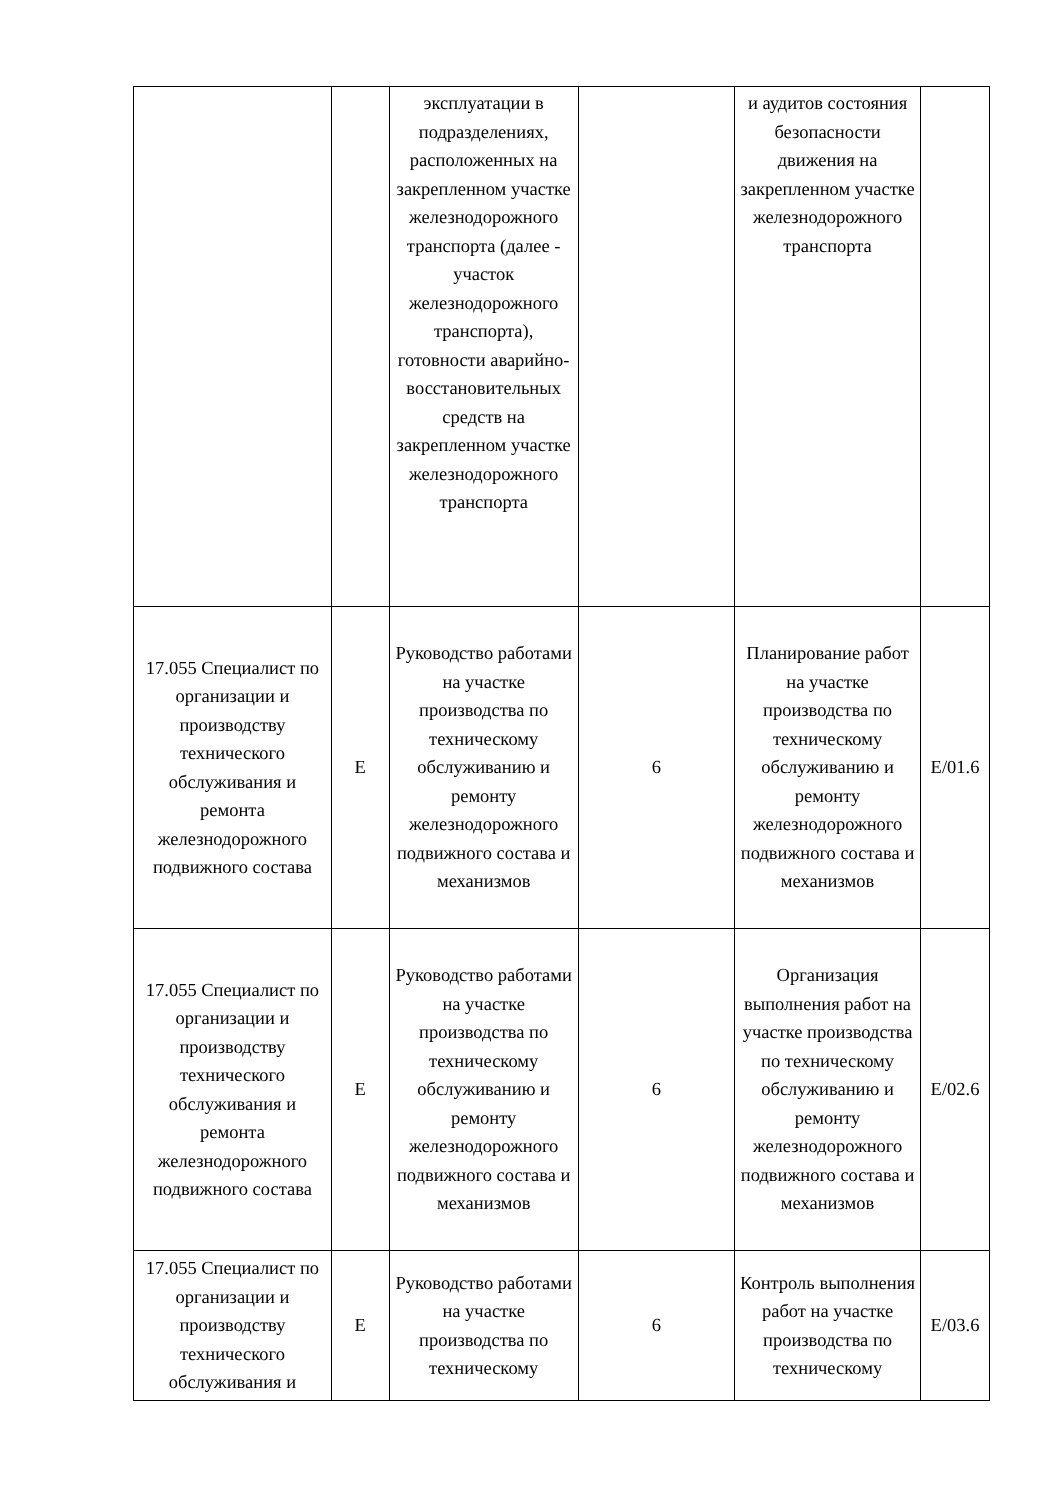| | | эксплуатации в подразделениях, расположенных на закрепленном участке железнодорожного транспорта (далее - участок железнодорожного транспорта), готовности аварийно-восстановительных средств на закрепленном участке железнодорожного транспорта | | и аудитов состояния безопасности движения на закрепленном участке железнодорожного транспорта | |
| 17.055 Специалист по организации и производству технического обслуживания и ремонта железнодорожного подвижного состава | E | Руководство работами на участке производства по техническому обслуживанию и ремонту железнодорожного подвижного состава и механизмов | 6 | Планирование работ на участке производства по техническому обслуживанию и ремонту железнодорожного подвижного состава и механизмов | E/01.6 |
| 17.055 Специалист по организации и производству технического обслуживания и ремонта железнодорожного подвижного состава | E | Руководство работами на участке производства по техническому обслуживанию и ремонту железнодорожного подвижного состава и механизмов | 6 | Организация выполнения работ на участке производства по техническому обслуживанию и ремонту железнодорожного подвижного состава и механизмов | E/02.6 |
| 17.055 Специалист по организации и производству технического обслуживания и | E | Руководство работами на участке производства по техническому | 6 | Контроль выполнения работ на участке производства по техническому | E/03.6 |